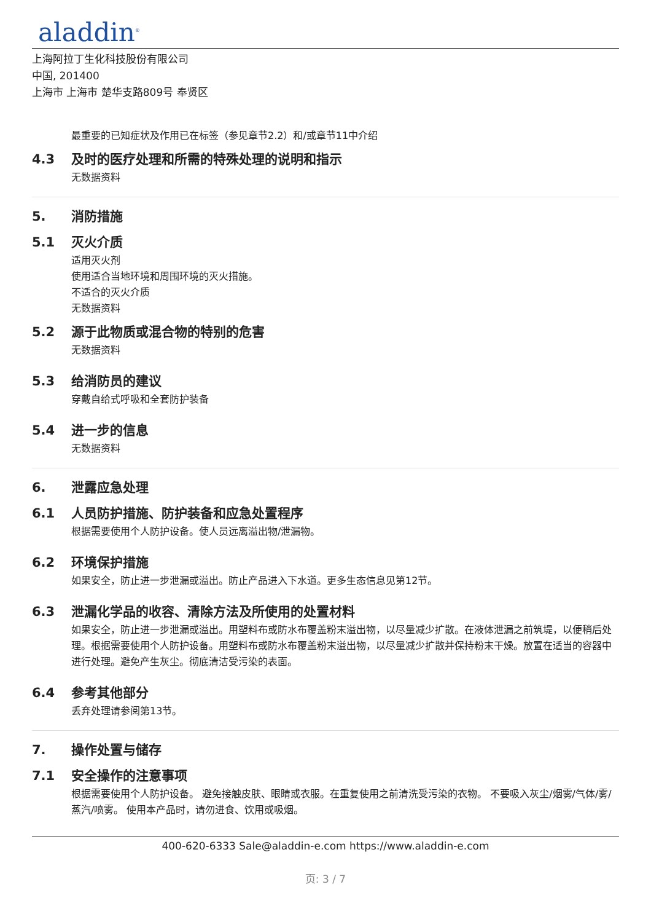aladdin<sup>®</sup>
上海阿拉丁生化科技股份有限公司
中国, 201400
上海市 上海市 楚华支路809号 奉贤区
最重要的已知症状及作用已在标签（参见章节2.2）和/或章节11中介绍
4.3 及时的医疗处理和所需的特殊处理的说明和指示
无数据资料
5. 消防措施
5.1 灭火介质
适用灭火剂
使用适合当地环境和周围环境的灭火措施。
不适合的灭火介质
无数据资料
5.2 源于此物质或混合物的特别的危害
无数据资料
5.3 给消防员的建议
穿戴自给式呼吸和全套防护装备
5.4 进一步的信息
无数据资料
6. 泄露应急处理
6.1 人员防护措施、防护装备和应急处置程序
根据需要使用个人防护设备。使人员远离溢出物/泄漏物。
6.2 环境保护措施
如果安全，防止进一步泄漏或溢出。防止产品进入下水道。更多生态信息见第12节。
6.3 泄漏化学品的收容、清除方法及所使用的处置材料
如果安全，防止进一步泄漏或溢出。用塑料布或防水布覆盖粉末溢出物，以尽量减少扩散。在液体泄漏之前筑堤，以便稍后处理。根据需要使用个人防护设备。用塑料布或防水布覆盖粉末溢出物，以尽量减少扩散并保持粉末干燥。放置在适当的容器中进行处理。避免产生灰尘。彻底清洁受污染的表面。
6.4 参考其他部分
丢弃处理请参阅第13节。
7. 操作处置与储存
7.1 安全操作的注意事项
根据需要使用个人防护设备。 避免接触皮肤、眼睛或衣服。在重复使用之前清洗受污染的衣物。 不要吸入灰尘/烟雾/气体/雾/蒸汽/喷雾。 使用本产品时，请勿进食、饮用或吸烟。
400-620-6333 Sale@aladdin-e.com https://www.aladdin-e.com
页: 3 / 7